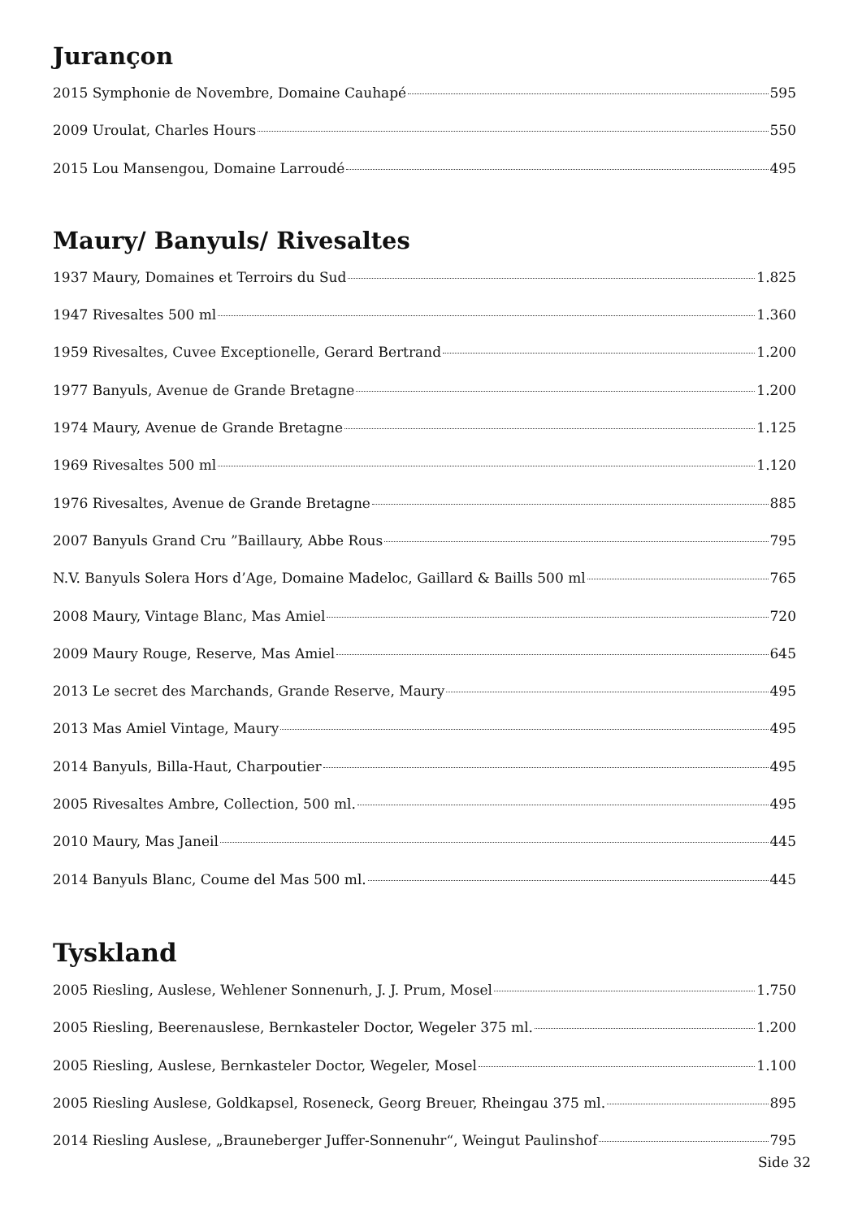Jurançon
2015 Symphonie de Novembre, Domaine Cauhapé 595
2009 Uroulat, Charles Hours 550
2015 Lou Mansengou, Domaine Larroudé 495
Maury/ Banyuls/ Rivesaltes
1937 Maury, Domaines et Terroirs du Sud 1.825
1947 Rivesaltes 500 ml 1.360
1959 Rivesaltes, Cuvee Exceptionelle, Gerard Bertrand 1.200
1977 Banyuls, Avenue de Grande Bretagne 1.200
1974 Maury, Avenue de Grande Bretagne 1.125
1969 Rivesaltes 500 ml 1.120
1976 Rivesaltes, Avenue de Grande Bretagne 885
2007 Banyuls Grand Cru ”Baillaury, Abbe Rous 795
N.V. Banyuls Solera Hors d’Age, Domaine Madeloc, Gaillard & Baills 500 ml 765
2008 Maury, Vintage Blanc, Mas Amiel 720
2009 Maury Rouge, Reserve, Mas Amiel 645
2013 Le secret des Marchands, Grande Reserve, Maury 495
2013 Mas Amiel Vintage, Maury 495
2014 Banyuls, Billa-Haut, Charpoutier 495
2005 Rivesaltes Ambre, Collection, 500 ml. 495
2010 Maury, Mas Janeil 445
2014 Banyuls Blanc, Coume del Mas 500 ml. 445
Tyskland
2005 Riesling, Auslese, Wehlener Sonnenurh, J. J. Prum, Mosel 1.750
2005 Riesling, Beerenauslese, Bernkasteler Doctor, Wegeler 375 ml. 1.200
2005 Riesling, Auslese, Bernkasteler Doctor, Wegeler, Mosel 1.100
2005 Riesling Auslese, Goldkapsel, Roseneck, Georg Breuer, Rheingau 375 ml. 895
2014 Riesling Auslese, „Brauneberger Juffer-Sonnenuhr“, Weingut Paulinshof 795
Side 32